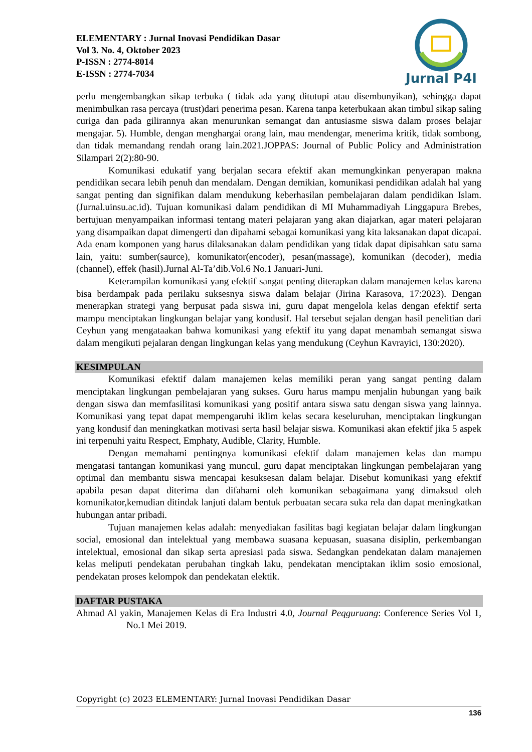ELEMENTARY : Jurnal Inovasi Pendidikan Dasar
Vol 3. No. 4, Oktober 2023
P-ISSN : 2774-8014
E-ISSN : 2774-7034
Jurnal P4I
perlu mengembangkan sikap terbuka ( tidak ada yang ditutupi atau disembunyikan), sehingga dapat menimbulkan rasa percaya (trust)dari penerima pesan. Karena tanpa keterbukaan akan timbul sikap saling curiga dan pada gilirannya akan menurunkan semangat dan antusiasme siswa dalam proses belajar mengajar. 5). Humble, dengan menghargai orang lain, mau mendengar, menerima kritik, tidak sombong, dan tidak memandang rendah orang lain.2021.JOPPAS: Journal of Public Policy and Administration Silampari 2(2):80-90.
Komunikasi edukatif yang berjalan secara efektif akan memungkinkan penyerapan makna pendidikan secara lebih penuh dan mendalam. Dengan demikian, komunikasi pendidikan adalah hal yang sangat penting dan signifikan dalam mendukung keberhasilan pembelajaran dalam pendidikan Islam.(Jurnal.uinsu.ac.id). Tujuan komunikasi dalam pendidikan di MI Muhammadiyah Linggapura Brebes, bertujuan menyampaikan informasi tentang materi pelajaran yang akan diajarkan, agar materi pelajaran yang disampaikan dapat dimengerti dan dipahami sebagai komunikasi yang kita laksanakan dapat dicapai. Ada enam komponen yang harus dilaksanakan dalam pendidikan yang tidak dapat dipisahkan satu sama lain, yaitu: sumber(saurce), komunikator(encoder), pesan(massage), komunikan (decoder), media (channel), effek (hasil).Jurnal Al-Ta’dib.Vol.6 No.1 Januari-Juni.
Keterampilan komunikasi yang efektif sangat penting diterapkan dalam manajemen kelas karena bisa berdampak pada perilaku suksesnya siswa dalam belajar (Jirina Karasova, 17:2023). Dengan menerapkan strategi yang berpusat pada siswa ini, guru dapat mengelola kelas dengan efektif serta mampu menciptakan lingkungan belajar yang kondusif. Hal tersebut sejalan dengan hasil penelitian dari Ceyhun yang mengataakan bahwa komunikasi yang efektif itu yang dapat menambah semangat siswa dalam mengikuti pejalaran dengan lingkungan kelas yang mendukung (Ceyhun Kavrayici, 130:2020).
KESIMPULAN
Komunikasi efektif dalam manajemen kelas memiliki peran yang sangat penting dalam menciptakan lingkungan pembelajaran yang sukses. Guru harus mampu menjalin hubungan yang baik dengan siswa dan memfasilitasi komunikasi yang positif antara siswa satu dengan siswa yang lainnya. Komunikasi yang tepat dapat mempengaruhi iklim kelas secara keseluruhan, menciptakan lingkungan yang kondusif dan meningkatkan motivasi serta hasil belajar siswa. Komunikasi akan efektif jika 5 aspek ini terpenuhi yaitu Respect, Emphaty, Audible, Clarity, Humble.
Dengan memahami pentingnya komunikasi efektif dalam manajemen kelas dan mampu mengatasi tantangan komunikasi yang muncul, guru dapat menciptakan lingkungan pembelajaran yang optimal dan membantu siswa mencapai kesuksesan dalam belajar. Disebut komunikasi yang efektif apabila pesan dapat diterima dan difahami oleh komunikan sebagaimana yang dimaksud oleh komunikator,kemudian ditindak lanjuti dalam bentuk perbuatan secara suka rela dan dapat meningkatkan hubungan antar pribadi.
Tujuan manajemen kelas adalah: menyediakan fasilitas bagi kegiatan belajar dalam lingkungan social, emosional dan intelektual yang membawa suasana kepuasan, suasana disiplin, perkembangan intelektual, emosional dan sikap serta apresiasi pada siswa. Sedangkan pendekatan dalam manajemen kelas meliputi pendekatan perubahan tingkah laku, pendekatan menciptakan iklim sosio emosional, pendekatan proses kelompok dan pendekatan elektik.
DAFTAR PUSTAKA
Ahmad Al yakin, Manajemen Kelas di Era Industri 4.0, Journal Peqguruang: Conference Series Vol 1, No.1 Mei 2019.
Copyright (c) 2023 ELEMENTARY: Jurnal Inovasi Pendidikan Dasar
136